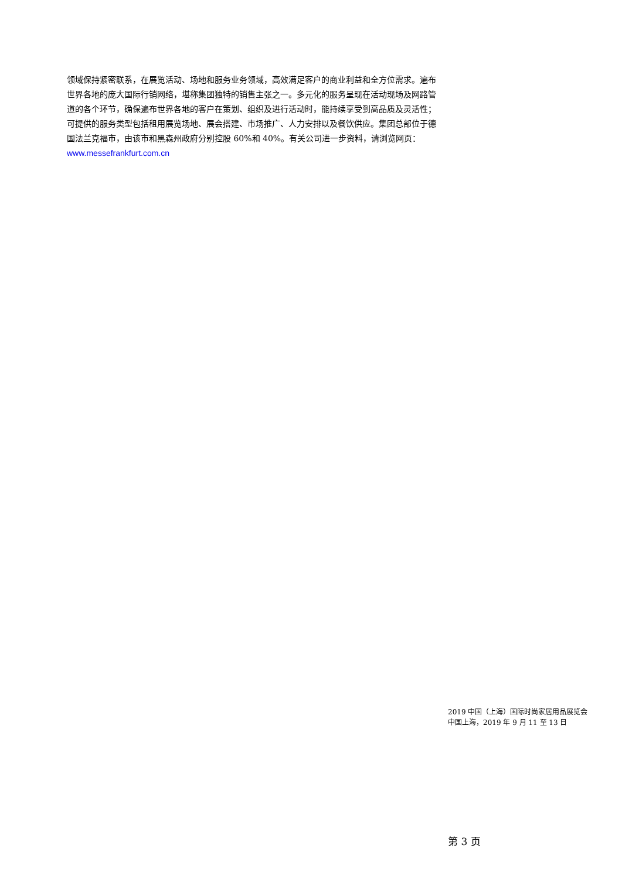领域保持紧密联系，在展览活动、场地和服务业务领域，高效满足客户的商业利益和全方位需求。遍布世界各地的庞大国际行销网络，堪称集团独特的销售主张之一。多元化的服务呈现在活动现场及网路管道的各个环节，确保遍布世界各地的客户在策划、组织及进行活动时，能持续享受到高品质及灵活性；可提供的服务类型包括租用展览场地、展会搭建、市场推广、人力安排以及餐饮供应。集团总部位于德国法兰克福市，由该市和黑森州政府分别控股 60%和 40%。有关公司进一步资料，请浏览网页：www.messefrankfurt.com.cn
2019 中国（上海）国际时尚家居用品展览会
中国上海，2019 年 9 月 11 至 13 日
第 3 页